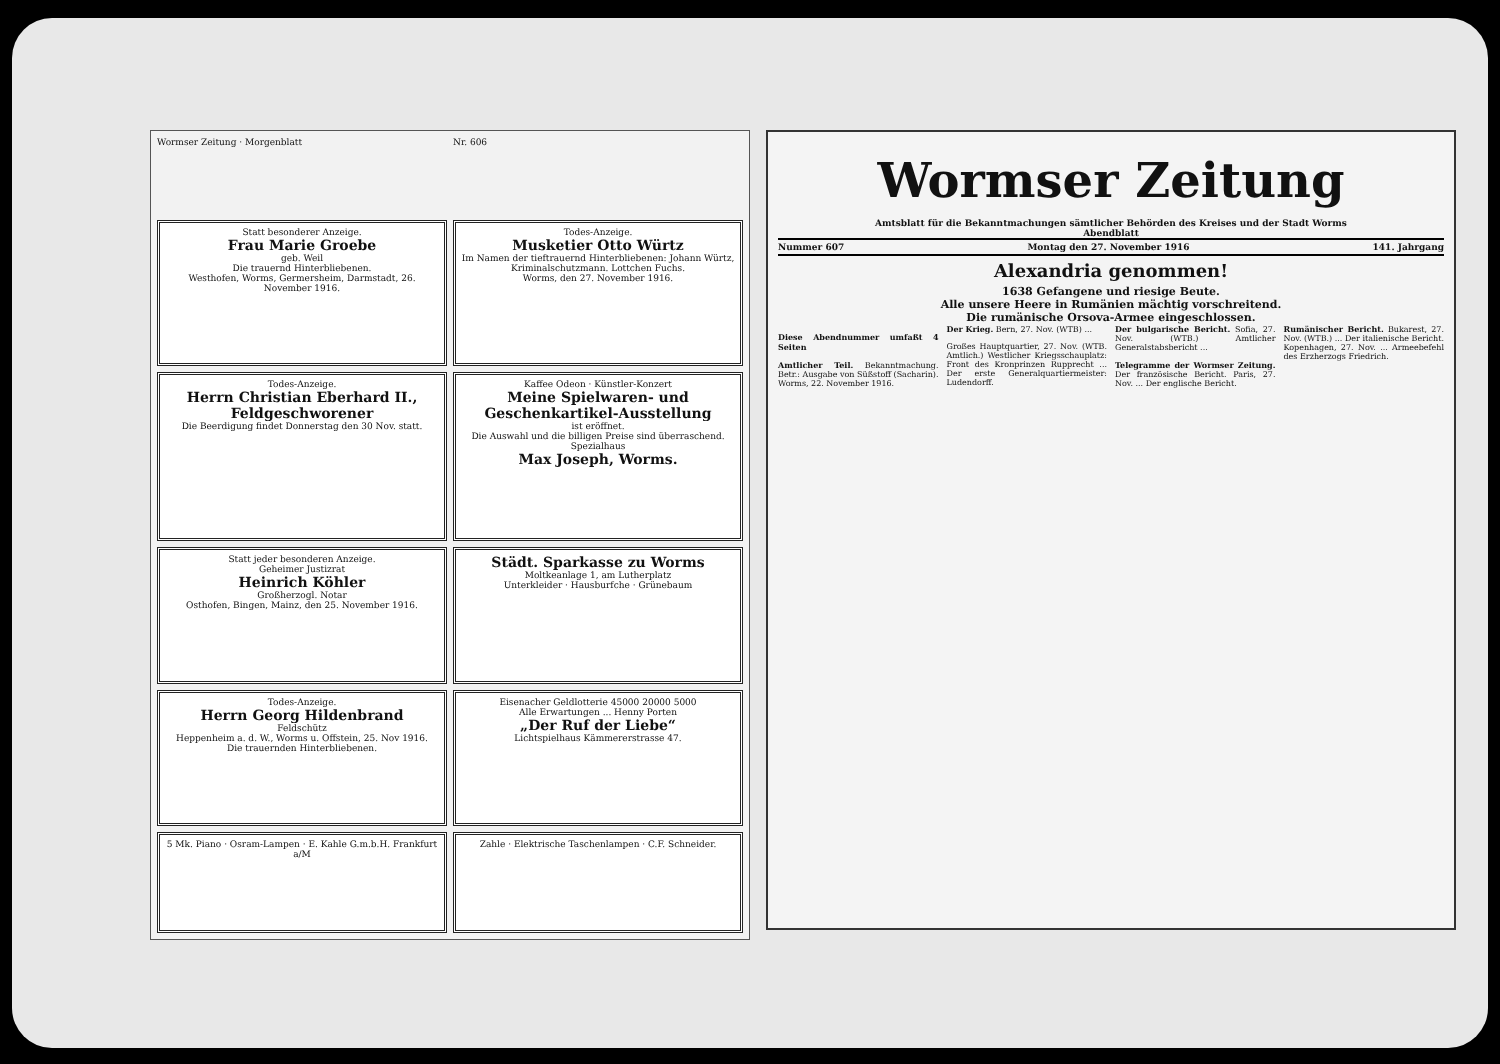Wormser Zeitung · Morgenblatt
Nr. 606
Statt besonderer Anzeige.
Frau Marie Groebe
geb. Weil
Die trauernd Hinterbliebenen.
Westhofen, Worms, Germersheim, Darmstadt, 26. November 1916.
Todes-Anzeige.
Musketier Otto Würtz
Im Namen der tieftrauernd Hinterbliebenen: Johann Würtz, Kriminalschutzmann. Lottchen Fuchs.
Worms, den 27. November 1916.
Todes-Anzeige.
Herrn Christian Eberhard II., Feldgeschworener
Die Beerdigung findet Donnerstag den 30 Nov. statt.
Kaffee Odeon · Künstler-Konzert
Meine Spielwaren- und Geschenkartikel-Ausstellung
ist eröffnet.
Die Auswahl und die billigen Preise sind überraschend.
Spezialhaus
Max Joseph, Worms.
Statt jeder besonderen Anzeige.
Geheimer Justizrat
Heinrich Köhler
Großherzogl. Notar
Osthofen, Bingen, Mainz, den 25. November 1916.
Städt. Sparkasse zu Worms
Moltkeanlage 1, am Lutherplatz
Unterkleider · Hausburfche · Grünebaum
Todes-Anzeige.
Herrn Georg Hildenbrand
Feldschütz
Heppenheim a. d. W., Worms u. Offstein, 25. Nov 1916.
Die trauernden Hinterbliebenen.
Eisenacher Geldlotterie 45000 20000 5000
Alle Erwartungen ... Henny Porten
„Der Ruf der Liebe“Lichtspielhaus Kämmererstrasse 47.
5 Mk. Piano · Osram-Lampen · E. Kahle G.m.b.H. Frankfurt a/M
Zahle · Elektrische Taschenlampen · C.F. Schneider.
Wormser Zeitung
Amtsblatt für die Bekanntmachungen sämtlicher Behörden des Kreises und der Stadt Worms
Abendblatt
Nummer 607 Montag den 27. November 1916 141. Jahrgang
Alexandria genommen!
1638 Gefangene und riesige Beute.
Alle unsere Heere in Rumänien mächtig vorschreitend.
Die rumänische Orsova-Armee eingeschlossen.
Diese Abendnummer umfaßt 4 Seiten
Amtlicher Teil. Bekanntmachung. Betr.: Ausgabe von Süßstoff (Sacharin). Worms, 22. November 1916.
Der Krieg. Bern, 27. Nov. (WTB) ...
Großes Hauptquartier, 27. Nov. (WTB. Amtlich.) Westlicher Kriegsschauplatz: Front des Kronprinzen Rupprecht ... Der erste Generalquartiermeister: Ludendorff.
Der bulgarische Bericht. Sofia, 27. Nov. (WTB.) Amtlicher Generalstabsbericht ...
Telegramme der Wormser Zeitung. Der französische Bericht. Paris, 27. Nov. ... Der englische Bericht.
Rumänischer Bericht. Bukarest, 27. Nov. (WTB.) ... Der italienische Bericht. Kopenhagen, 27. Nov. ... Armeebefehl des Erzherzogs Friedrich.